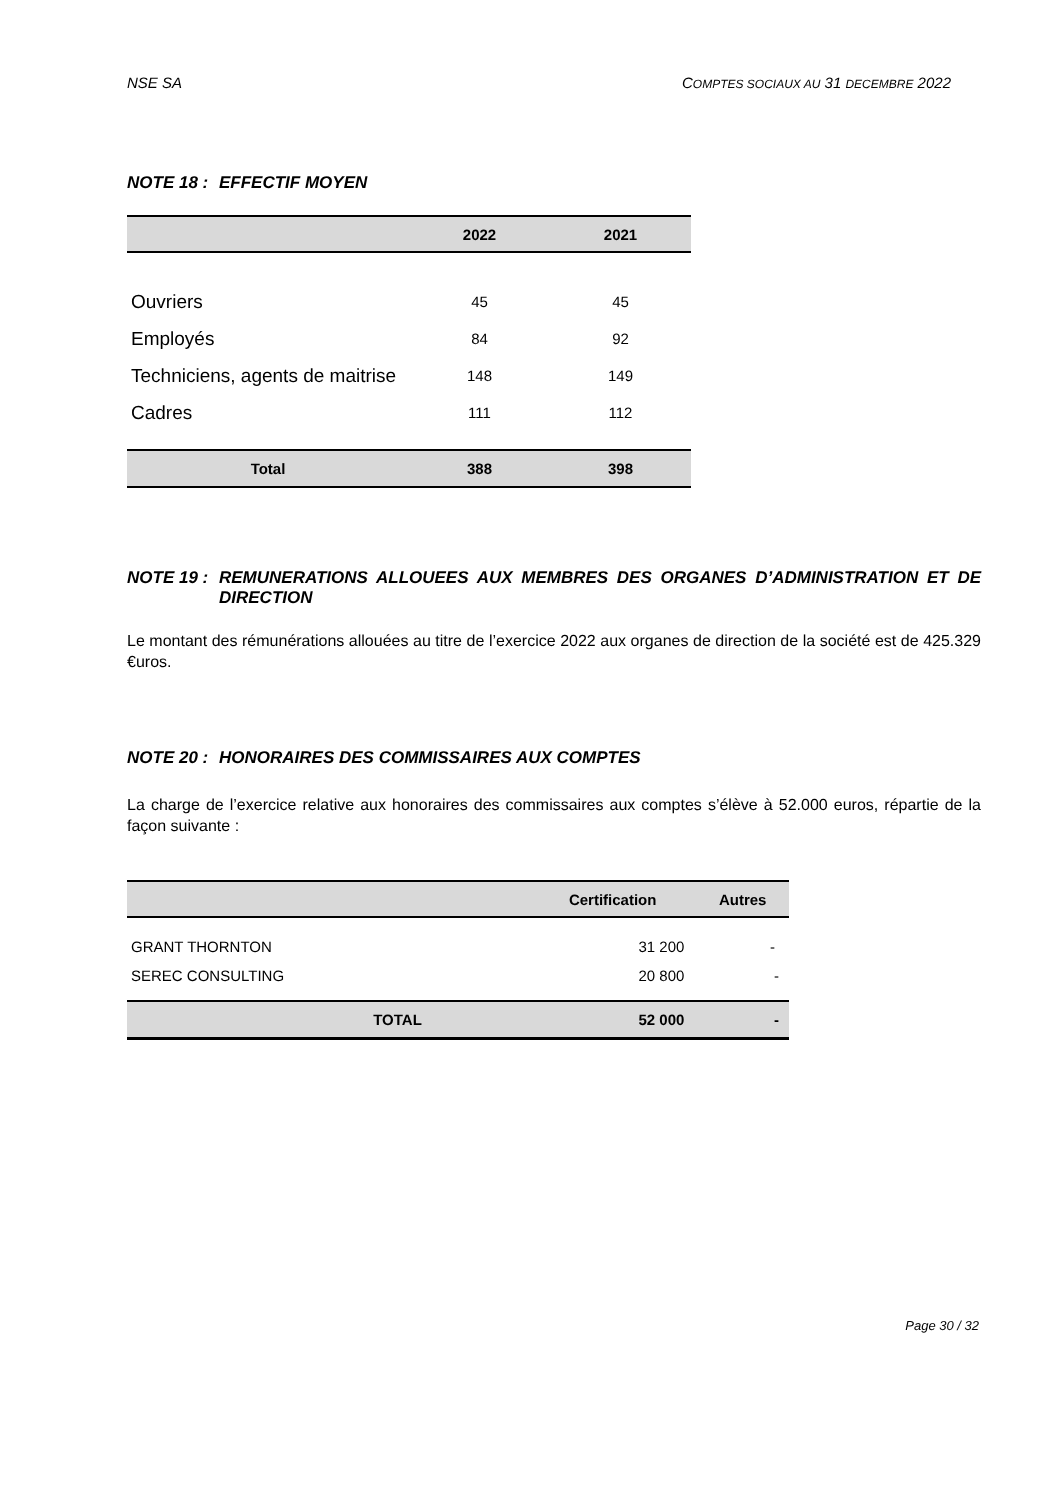NSE SA COMPTES SOCIAUX AU 31 DECEMBRE 2022
NOTE 18 : EFFECTIF MOYEN
| | 2022 | 2021 |
| --- | --- | --- |
| Ouvriers | 45 | 45 |
| Employés | 84 | 92 |
| Techniciens, agents de maitrise | 148 | 149 |
| Cadres | 111 | 112 |
| Total | 388 | 398 |
NOTE 19 : REMUNERATIONS ALLOUEES AUX MEMBRES DES ORGANES D’ADMINISTRATION ET DE DIRECTION
Le montant des rémunérations allouées au titre de l’exercice 2022 aux organes de direction de la société est de 425.329 €uros.
NOTE 20 : HONORAIRES DES COMMISSAIRES AUX COMPTES
La charge de l’exercice relative aux honoraires des commissaires aux comptes s’élève à 52.000 euros, répartie de la façon suivante :
| | Certification | Autres |
| --- | --- | --- |
| GRANT THORNTON | 31 200 | - |
| SEREC CONSULTING | 20 800 | - |
| TOTAL | 52 000 | - |
Page 30 / 32